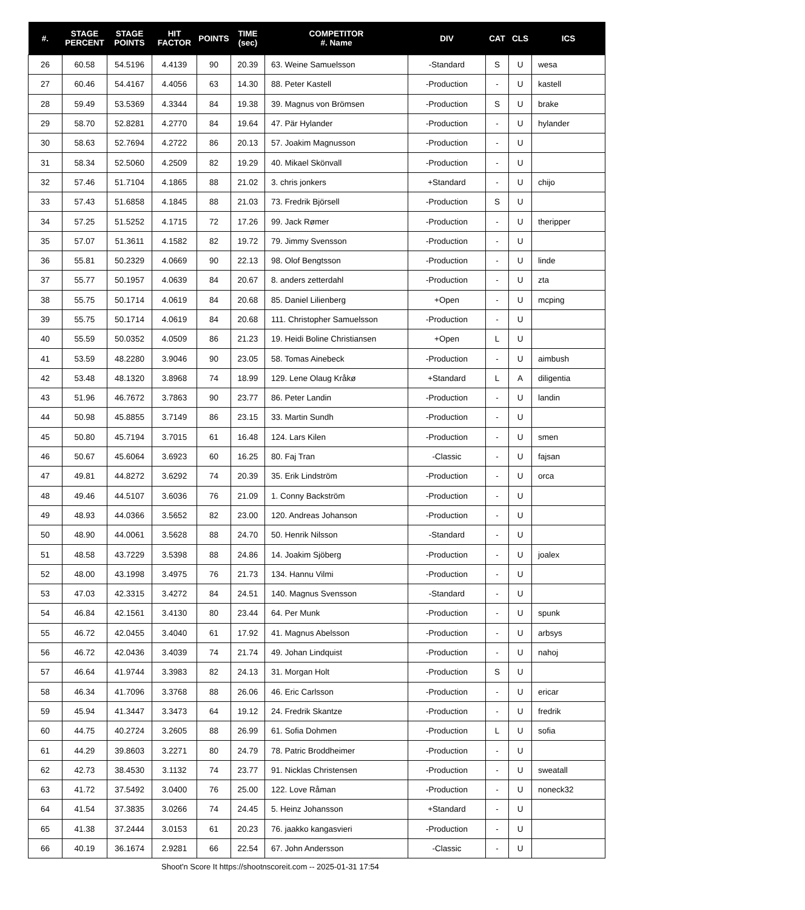| #. | STAGE PERCENT | STAGE POINTS | HIT FACTOR | POINTS | TIME (sec) | COMPETITOR #. Name | DIV | CAT | CLS | ICS |
| --- | --- | --- | --- | --- | --- | --- | --- | --- | --- | --- |
| 26 | 60.58 | 54.5196 | 4.4139 | 90 | 20.39 | 63. Weine Samuelsson | -Standard | S | U | wesa |
| 27 | 60.46 | 54.4167 | 4.4056 | 63 | 14.30 | 88. Peter Kastell | -Production | - | U | kastell |
| 28 | 59.49 | 53.5369 | 4.3344 | 84 | 19.38 | 39. Magnus von Brömsen | -Production | S | U | brake |
| 29 | 58.70 | 52.8281 | 4.2770 | 84 | 19.64 | 47. Pär Hylander | -Production | - | U | hylander |
| 30 | 58.63 | 52.7694 | 4.2722 | 86 | 20.13 | 57. Joakim Magnusson | -Production | - | U | |
| 31 | 58.34 | 52.5060 | 4.2509 | 82 | 19.29 | 40. Mikael Skönvall | -Production | - | U | |
| 32 | 57.46 | 51.7104 | 4.1865 | 88 | 21.02 | 3. chris jonkers | +Standard | - | U | chijo |
| 33 | 57.43 | 51.6858 | 4.1845 | 88 | 21.03 | 73. Fredrik Björsell | -Production | S | U | |
| 34 | 57.25 | 51.5252 | 4.1715 | 72 | 17.26 | 99. Jack Rømer | -Production | - | U | theripper |
| 35 | 57.07 | 51.3611 | 4.1582 | 82 | 19.72 | 79. Jimmy Svensson | -Production | - | U | |
| 36 | 55.81 | 50.2329 | 4.0669 | 90 | 22.13 | 98. Olof Bengtsson | -Production | - | U | linde |
| 37 | 55.77 | 50.1957 | 4.0639 | 84 | 20.67 | 8. anders zetterdahl | -Production | - | U | zta |
| 38 | 55.75 | 50.1714 | 4.0619 | 84 | 20.68 | 85. Daniel Lilienberg | +Open | - | U | mcping |
| 39 | 55.75 | 50.1714 | 4.0619 | 84 | 20.68 | 111. Christopher Samuelsson | -Production | - | U | |
| 40 | 55.59 | 50.0352 | 4.0509 | 86 | 21.23 | 19. Heidi Boline Christiansen | +Open | L | U | |
| 41 | 53.59 | 48.2280 | 3.9046 | 90 | 23.05 | 58. Tomas Ainebeck | -Production | - | U | aimbush |
| 42 | 53.48 | 48.1320 | 3.8968 | 74 | 18.99 | 129. Lene Olaug Kråkø | +Standard | L | A | diligentia |
| 43 | 51.96 | 46.7672 | 3.7863 | 90 | 23.77 | 86. Peter Landin | -Production | - | U | landin |
| 44 | 50.98 | 45.8855 | 3.7149 | 86 | 23.15 | 33. Martin Sundh | -Production | - | U | |
| 45 | 50.80 | 45.7194 | 3.7015 | 61 | 16.48 | 124. Lars Kilen | -Production | - | U | smen |
| 46 | 50.67 | 45.6064 | 3.6923 | 60 | 16.25 | 80. Faj Tran | -Classic | - | U | fajsan |
| 47 | 49.81 | 44.8272 | 3.6292 | 74 | 20.39 | 35. Erik Lindström | -Production | - | U | orca |
| 48 | 49.46 | 44.5107 | 3.6036 | 76 | 21.09 | 1. Conny Backström | -Production | - | U | |
| 49 | 48.93 | 44.0366 | 3.5652 | 82 | 23.00 | 120. Andreas Johanson | -Production | - | U | |
| 50 | 48.90 | 44.0061 | 3.5628 | 88 | 24.70 | 50. Henrik Nilsson | -Standard | - | U | |
| 51 | 48.58 | 43.7229 | 3.5398 | 88 | 24.86 | 14. Joakim Sjöberg | -Production | - | U | joalex |
| 52 | 48.00 | 43.1998 | 3.4975 | 76 | 21.73 | 134. Hannu Vilmi | -Production | - | U | |
| 53 | 47.03 | 42.3315 | 3.4272 | 84 | 24.51 | 140. Magnus Svensson | -Standard | - | U | |
| 54 | 46.84 | 42.1561 | 3.4130 | 80 | 23.44 | 64. Per Munk | -Production | - | U | spunk |
| 55 | 46.72 | 42.0455 | 3.4040 | 61 | 17.92 | 41. Magnus Abelsson | -Production | - | U | arbsys |
| 56 | 46.72 | 42.0436 | 3.4039 | 74 | 21.74 | 49. Johan Lindquist | -Production | - | U | nahoj |
| 57 | 46.64 | 41.9744 | 3.3983 | 82 | 24.13 | 31. Morgan Holt | -Production | S | U | |
| 58 | 46.34 | 41.7096 | 3.3768 | 88 | 26.06 | 46. Eric Carlsson | -Production | - | U | ericar |
| 59 | 45.94 | 41.3447 | 3.3473 | 64 | 19.12 | 24. Fredrik Skantze | -Production | - | U | fredrik |
| 60 | 44.75 | 40.2724 | 3.2605 | 88 | 26.99 | 61. Sofia Dohmen | -Production | L | U | sofia |
| 61 | 44.29 | 39.8603 | 3.2271 | 80 | 24.79 | 78. Patric Broddheimer | -Production | - | U | |
| 62 | 42.73 | 38.4530 | 3.1132 | 74 | 23.77 | 91. Nicklas Christensen | -Production | - | U | sweatall |
| 63 | 41.72 | 37.5492 | 3.0400 | 76 | 25.00 | 122. Love Råman | -Production | - | U | noneck32 |
| 64 | 41.54 | 37.3835 | 3.0266 | 74 | 24.45 | 5. Heinz Johansson | +Standard | - | U | |
| 65 | 41.38 | 37.2444 | 3.0153 | 61 | 20.23 | 76. jaakko kangasvieri | -Production | - | U | |
| 66 | 40.19 | 36.1674 | 2.9281 | 66 | 22.54 | 67. John Andersson | -Classic | - | U | |
Shoot'n Score It https://shootnscoreit.com -- 2025-01-31 17:54